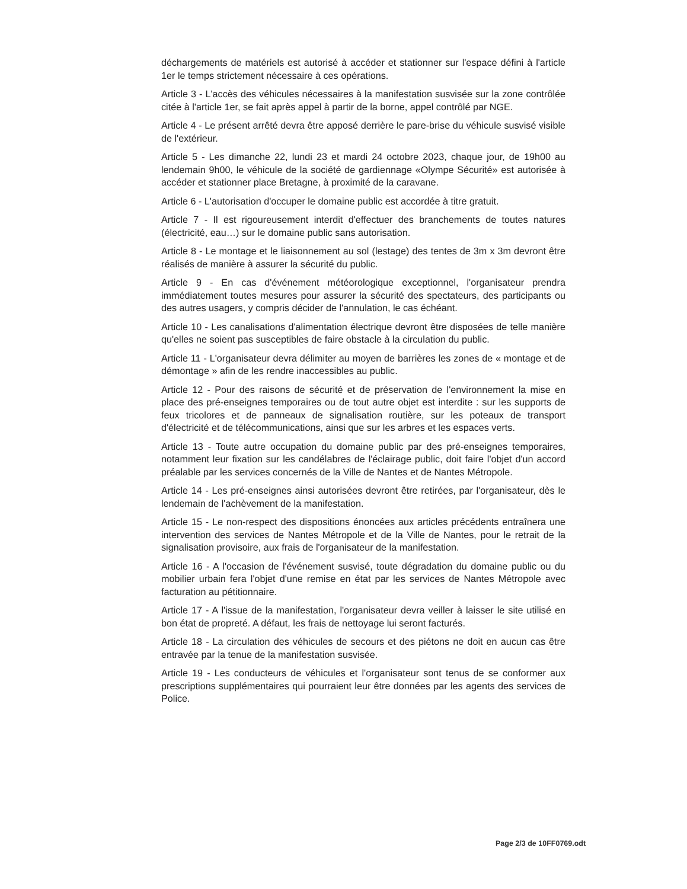déchargements de matériels est autorisé à accéder et stationner sur l'espace défini à l'article 1er le temps strictement nécessaire à ces opérations.
Article 3 - L'accès des véhicules nécessaires à la manifestation susvisée sur la zone contrôlée citée à l'article 1er, se fait après appel à partir de la borne, appel contrôlé par NGE.
Article 4 - Le présent arrêté devra être apposé derrière le pare-brise du véhicule susvisé visible de l'extérieur.
Article 5 - Les dimanche 22, lundi 23 et mardi 24 octobre 2023, chaque jour, de 19h00 au lendemain 9h00, le véhicule de la société de gardiennage «Olympe Sécurité» est autorisée à accéder et stationner place Bretagne, à proximité de la caravane.
Article 6 - L'autorisation d'occuper le domaine public est accordée à titre gratuit.
Article 7 - Il est rigoureusement interdit d'effectuer des branchements de toutes natures (électricité, eau…) sur le domaine public sans autorisation.
Article 8 - Le montage et le liaisonnement au sol (lestage) des tentes de 3m x 3m devront être réalisés de manière à assurer la sécurité du public.
Article 9 - En cas d'événement météorologique exceptionnel, l'organisateur prendra immédiatement toutes mesures pour assurer la sécurité des spectateurs, des participants ou des autres usagers, y compris décider de l'annulation, le cas échéant.
Article 10 - Les canalisations d'alimentation électrique devront être disposées de telle manière qu'elles ne soient pas susceptibles de faire obstacle à la circulation du public.
Article 11 - L'organisateur devra délimiter au moyen de barrières les zones de « montage et de démontage » afin de les rendre inaccessibles au public.
Article 12 - Pour des raisons de sécurité et de préservation de l'environnement la mise en place des pré-enseignes temporaires ou de tout autre objet est interdite : sur les supports de feux tricolores et de panneaux de signalisation routière, sur les poteaux de transport d'électricité et de télécommunications, ainsi que sur les arbres et les espaces verts.
Article 13 - Toute autre occupation du domaine public par des pré-enseignes temporaires, notamment leur fixation sur les candélabres de l'éclairage public, doit faire l'objet d'un accord préalable par les services concernés de la Ville de Nantes et de Nantes Métropole.
Article 14 - Les pré-enseignes ainsi autorisées devront être retirées, par l'organisateur, dès le lendemain de l'achèvement de la manifestation.
Article 15 - Le non-respect des dispositions énoncées aux articles précédents entraînera une intervention des services de Nantes Métropole et de la Ville de Nantes, pour le retrait de la signalisation provisoire, aux frais de l'organisateur de la manifestation.
Article 16 - A l'occasion de l'événement susvisé, toute dégradation du domaine public ou du mobilier urbain fera l'objet d'une remise en état par les services de Nantes Métropole avec facturation au pétitionnaire.
Article 17 - A l'issue de la manifestation, l'organisateur devra veiller à laisser le site utilisé en bon état de propreté. A défaut, les frais de nettoyage lui seront facturés.
Article 18 - La circulation des véhicules de secours et des piétons ne doit en aucun cas être entravée par la tenue de la manifestation susvisée.
Article 19 - Les conducteurs de véhicules et l'organisateur sont tenus de se conformer aux prescriptions supplémentaires qui pourraient leur être données par les agents des services de Police.
Page 2/3 de 10FF0769.odt